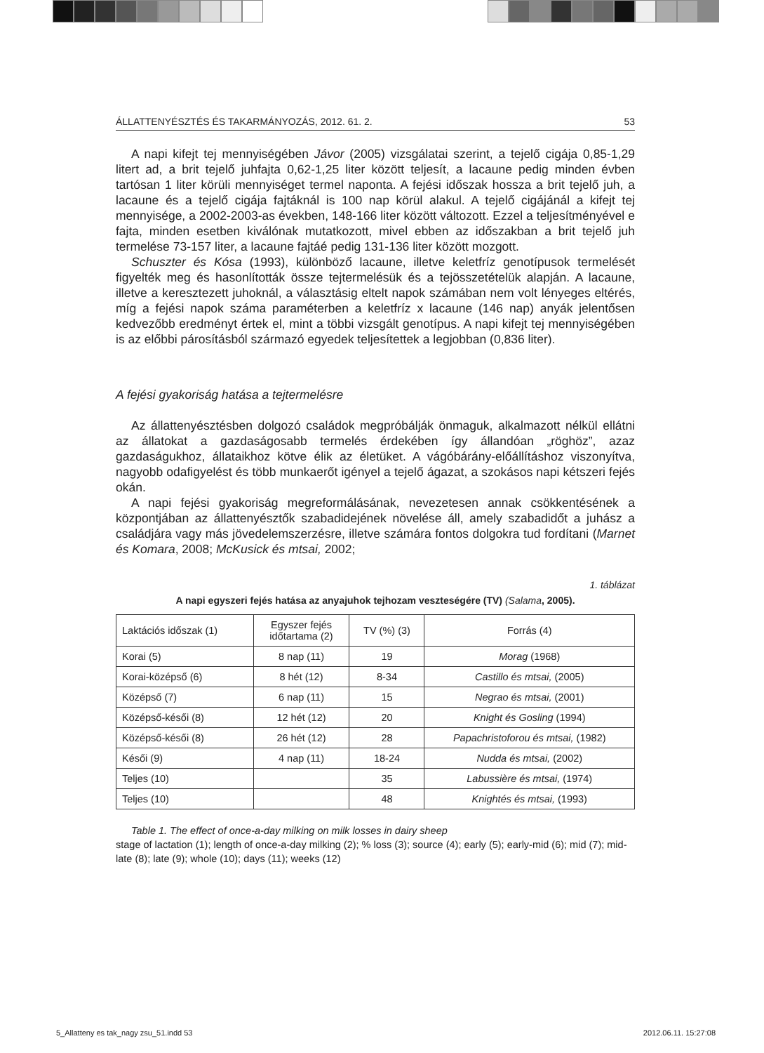ÁLLATTENYÉSZTÉS ÉS TAKARMÁNYOZÁS, 2012. 61. 2. 53
A napi kifejt tej mennyiségében Jávor (2005) vizsgálatai szerint, a tejelő cigája 0,85-1,29 litert ad, a brit tejelő juhfajta 0,62-1,25 liter között teljesít, a lacaune pedig minden évben tartósan 1 liter körüli mennyiséget termel naponta. A fejési időszak hossza a brit tejelő juh, a lacaune és a tejelő cigája fajtáknál is 100 nap körül alakul. A tejelő cigájánál a kifejt tej mennyisége, a 2002-2003-as években, 148-166 liter között változott. Ezzel a teljesítményével e fajta, minden esetben kiválónak mutatkozott, mivel ebben az időszakban a brit tejelő juh termelése 73-157 liter, a lacaune fajtáé pedig 131-136 liter között mozgott.
Schuszter és Kósa (1993), különböző lacaune, illetve keletfríz genotípusok termelését figyelték meg és hasonlították össze tejtermelésük és a tejösszetételük alapján. A lacaune, illetve a keresztezett juhoknál, a választásig eltelt napok számában nem volt lényeges eltérés, míg a fejési napok száma paraméterben a keletfríz x lacaune (146 nap) anyák jelentősen kedvezőbb eredményt értek el, mint a többi vizsgált genotípus. A napi kifejt tej mennyiségében is az előbbi párosításból származó egyedek teljesítettek a legjobban (0,836 liter).
A fejési gyakoriság hatása a tejtermelésre
Az állattenyésztésben dolgozó családok megpróbálják önmaguk, alkalmazott nélkül ellátni az állatokat a gazdaságosabb termelés érdekében így állandóan „röghöz”, azaz gazdaságukhoz, állataikhoz kötve élik az életüket. A vágóbárány-előállításhoz viszonyítva, nagyobb odafigyelést és több munkaerőt igényel a tejelő ágazat, a szokásos napi kétszeri fejés okán.
A napi fejési gyakoriság megreformálásának, nevezetesen annak csökkentésének a központjában az állattenyésztők szabadidejének növelése áll, amely szabadidőt a juhász a családjára vagy más jövedelemszerzésre, illetve számára fontos dolgokra tud fordítani (Marnet és Komara, 2008; McKusick és mtsai, 2002;
1. táblázat
A napi egyszeri fejés hatása az anyajuhok tejhozam veszteségére (TV) (Salama, 2005).
| Laktációs időszak (1) | Egyszer fejés időtartama (2) | TV (%) (3) | Forrás (4) |
| --- | --- | --- | --- |
| Korai (5) | 8 nap (11) | 19 | Morag (1968) |
| Korai-középső (6) | 8 hét (12) | 8-34 | Castillo és mtsai, (2005) |
| Középső (7) | 6 nap (11) | 15 | Negrao és mtsai, (2001) |
| Középső-késői (8) | 12 hét (12) | 20 | Knight és Gosling (1994) |
| Középső-késői (8) | 26 hét (12) | 28 | Papachristoforou és mtsai, (1982) |
| Késői (9) | 4 nap (11) | 18-24 | Nudda és mtsai, (2002) |
| Teljes (10) | | 35 | Labussière és mtsai, (1974) |
| Teljes (10) | | 48 | Knightés és mtsai, (1993) |
Table 1. The effect of once-a-day milking on milk losses in dairy sheep
stage of lactation (1); length of once-a-day milking (2); % loss (3); source (4); early (5); early-mid (6); mid (7); mid-late (8); late (9); whole (10); days (11); weeks (12)
5_Allatteny es tak_nagy zsu_51.indd 53 2012.06.11. 15:27:08